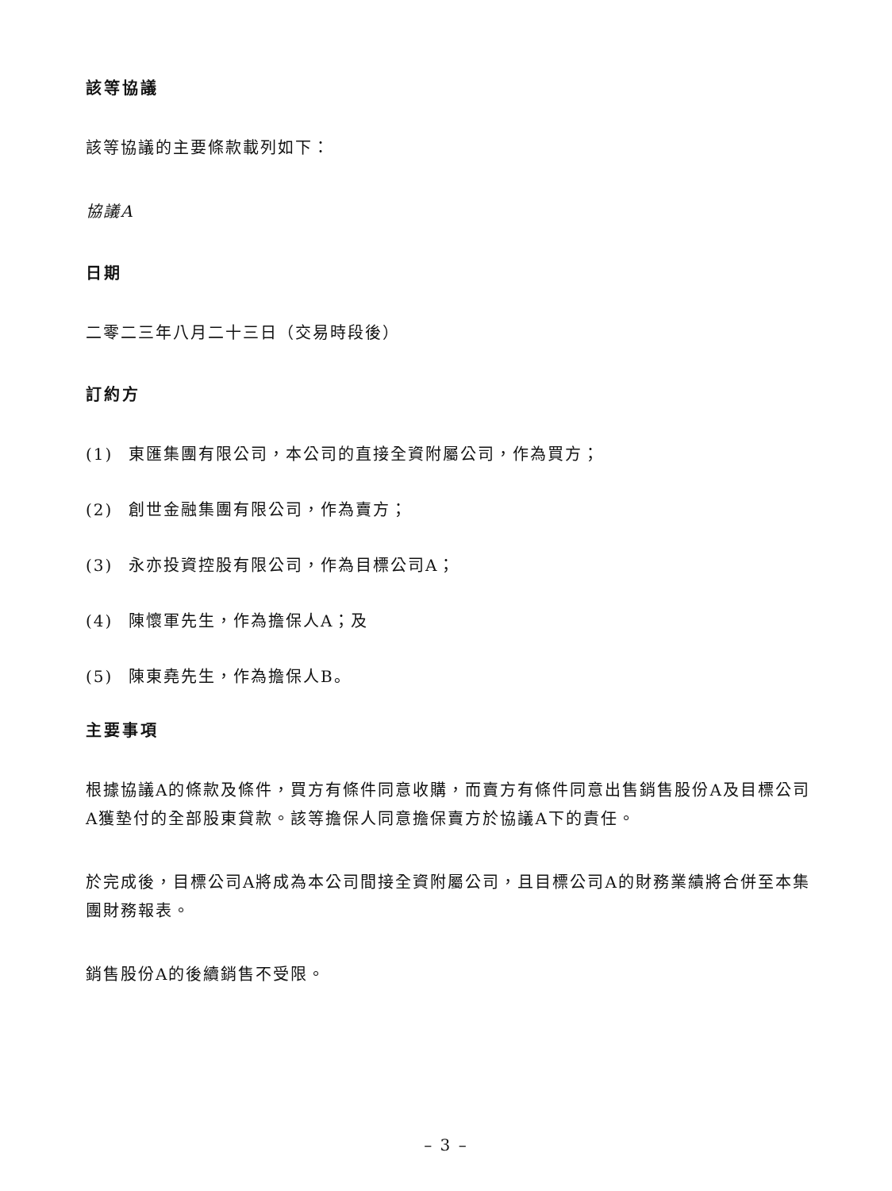該等協議
該等協議的主要條款載列如下：
協議A
日期
二零二三年八月二十三日（交易時段後）
訂約方
(1) 東匯集團有限公司，本公司的直接全資附屬公司，作為買方；
(2) 創世金融集團有限公司，作為賣方；
(3) 永亦投資控股有限公司，作為目標公司A；
(4) 陳懷軍先生，作為擔保人A；及
(5) 陳東堯先生，作為擔保人B。
主要事項
根據協議A的條款及條件，買方有條件同意收購，而賣方有條件同意出售銷售股份A及目標公司A獲墊付的全部股東貸款。該等擔保人同意擔保賣方於協議A下的責任。
於完成後，目標公司A將成為本公司間接全資附屬公司，且目標公司A的財務業績將合併至本集團財務報表。
銷售股份A的後續銷售不受限。
– 3 –